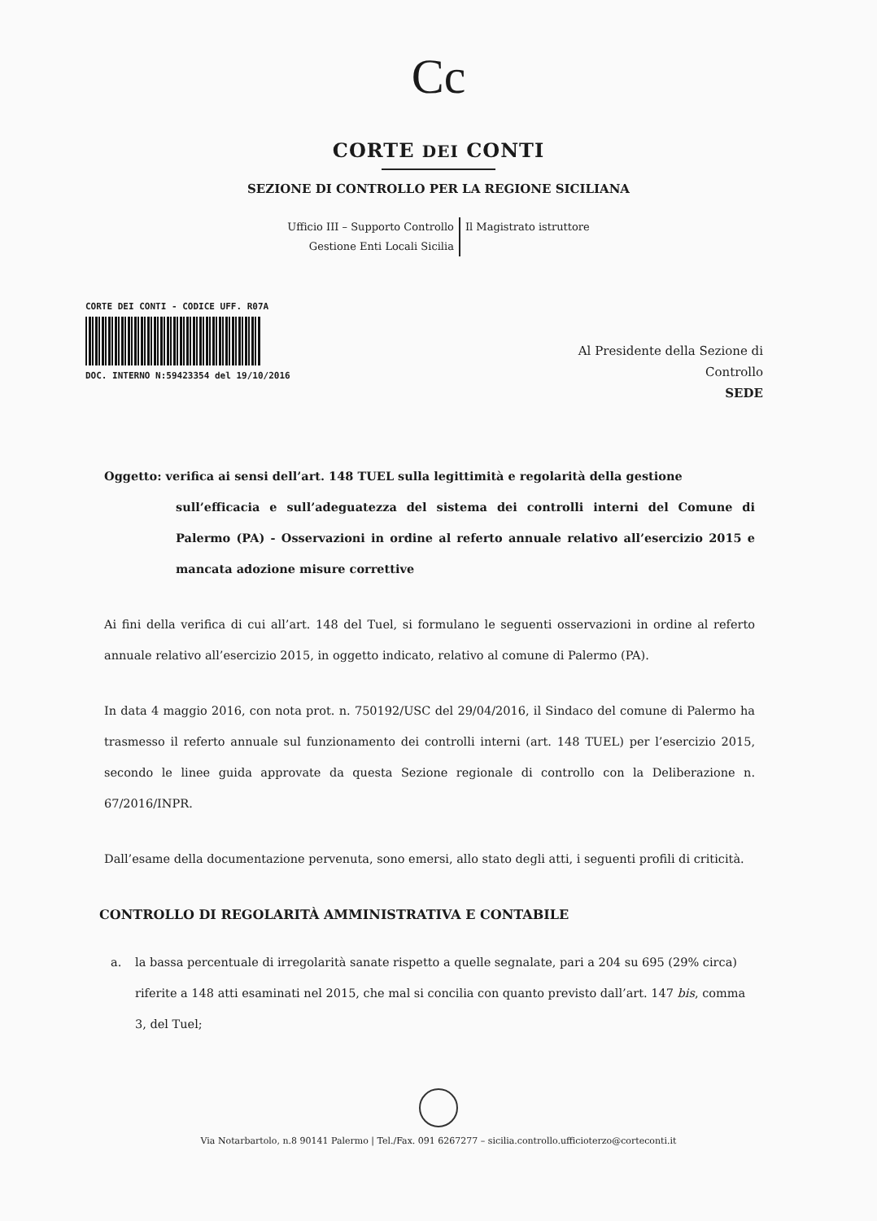Cc
CORTE DEI CONTI
SEZIONE DI CONTROLLO PER LA REGIONE SICILIANA
Ufficio III – Supporto Controllo
Gestione Enti Locali Sicilia
Il Magistrato istruttore
CORTE DEI CONTI - CODICE UFF. R07A
DOC. INTERNO N:59423354 del 19/10/2016
Al Presidente della Sezione di
Controllo
SEDE
Oggetto: verifica ai sensi dell’art. 148 TUEL sulla legittimità e regolarità della gestione
sull’efficacia e sull’adeguatezza del sistema dei controlli interni del Comune di Palermo (PA) - Osservazioni in ordine al referto annuale relativo all’esercizio 2015 e mancata adozione misure correttive
Ai fini della verifica di cui all’art. 148 del Tuel, si formulano le seguenti osservazioni in ordine al referto annuale relativo all’esercizio 2015, in oggetto indicato, relativo al comune di Palermo (PA).
In data 4 maggio 2016, con nota prot. n. 750192/USC del 29/04/2016, il Sindaco del comune di Palermo ha trasmesso il referto annuale sul funzionamento dei controlli interni (art. 148 TUEL) per l’esercizio 2015, secondo le linee guida approvate da questa Sezione regionale di controllo con la Deliberazione n. 67/2016/INPR.
Dall’esame della documentazione pervenuta, sono emersi, allo stato degli atti, i seguenti profili di criticità.
CONTROLLO DI REGOLARITÀ AMMINISTRATIVA E CONTABILE
a. la bassa percentuale di irregolarità sanate rispetto a quelle segnalate, pari a 204 su 695 (29% circa) riferite a 148 atti esaminati nel 2015, che mal si concilia con quanto previsto dall’art. 147 bis, comma 3, del Tuel;
Via Notarbartolo, n.8 90141 Palermo | Tel./Fax. 091 6267277 – sicilia.controllo.ufficioterzo@corteconti.it